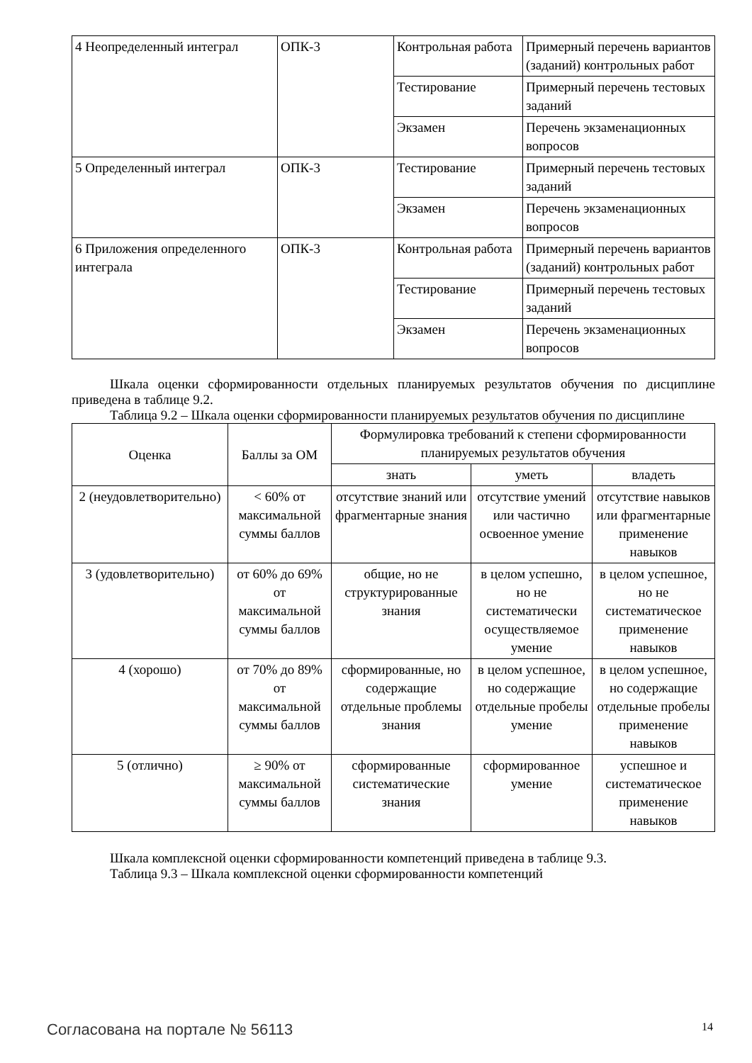| 4 Неопределенный интеграл | ОПК-3 | Контрольная работа | Примерный перечень вариантов (заданий) контрольных работ |
| | | Тестирование | Примерный перечень тестовых заданий |
| | | Экзамен | Перечень экзаменационных вопросов |
| 5 Определенный интеграл | ОПК-3 | Тестирование | Примерный перечень тестовых заданий |
| | | Экзамен | Перечень экзаменационных вопросов |
| 6 Приложения определенного интеграла | ОПК-3 | Контрольная работа | Примерный перечень вариантов (заданий) контрольных работ |
| | | Тестирование | Примерный перечень тестовых заданий |
| | | Экзамен | Перечень экзаменационных вопросов |
Шкала оценки сформированности отдельных планируемых результатов обучения по дисциплине приведена в таблице 9.2.
Таблица 9.2 – Шкала оценки сформированности планируемых результатов обучения по дисциплине
| Оценка | Баллы за ОМ | Формулировка требований к степени сформированности планируемых результатов обучения | | |
| --- | --- | --- | --- | --- |
| | | знать | уметь | владеть |
| 2 (неудовлетворительно) | < 60% от максимальной суммы баллов | отсутствие знаний или фрагментарные знания | отсутствие умений или частично освоенное умение | отсутствие навыков или фрагментарные применение навыков |
| 3 (удовлетворительно) | от 60% до 69% от максимальной суммы баллов | общие, но не структурированные знания | в целом успешно, но не систематически осуществляемое умение | в целом успешное, но не систематическое применение навыков |
| 4 (хорошо) | от 70% до 89% от максимальной суммы баллов | сформированные, но содержащие отдельные проблемы знания | в целом успешное, но содержащие отдельные пробелы умение | в целом успешное, но содержащие отдельные пробелы применение навыков |
| 5 (отлично) | ≥ 90% от максимальной суммы баллов | сформированные систематические знания | сформированное умение | успешное и систематическое применение навыков |
Шкала комплексной оценки сформированности компетенций приведена в таблице 9.3.
Таблица 9.3 – Шкала комплексной оценки сформированности компетенций
Согласована на портале № 56113 14